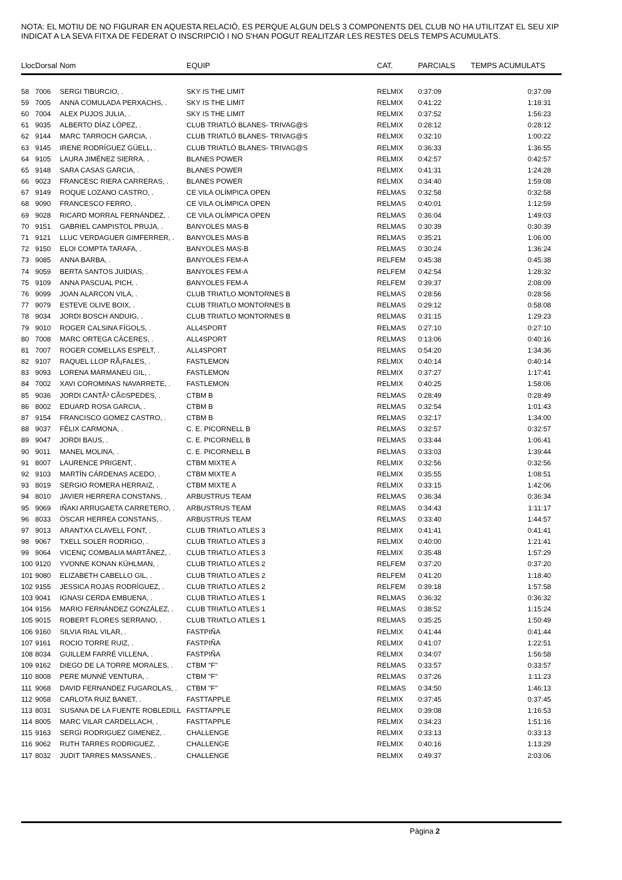NOTA: EL MOTIU DE NO FIGURAR EN AQUESTA RELACIÓ, ES PERQUE ALGUN DELS 3 COMPONENTS DEL CLUB NO HA UTILITZAT EL SEU XIP INDICAT A LA SEVA FITXA DE FEDERAT O INSCRIPCIÓ I NO S'HAN POGUT REALITZAR LES RESTES DELS TEMPS ACUMULATS.
| Lloc | Dorsal | Nom | EQUIP | CAT. | PARCIALS | TEMPS ACUMULATS |
| --- | --- | --- | --- | --- | --- | --- |
| 58 | 7006 | SERGI TIBURCIO, . | SKY IS THE LIMIT | RELMIX | 0:37:09 | 0:37:09 |
| 59 | 7005 | ANNA COMULADA PERXACHS, . | SKY IS THE LIMIT | RELMIX | 0:41:22 | 1:18:31 |
| 60 | 7004 | ALEX PUJOS JULIA, . | SKY IS THE LIMIT | RELMIX | 0:37:52 | 1:56:23 |
| 61 | 9035 | ALBERTO DÍAZ LÓPEZ, . | CLUB TRIATLÓ BLANES- TRIVAG@S | RELMIX | 0:28:12 | 0:28:12 |
| 62 | 9144 | MARC TARROCH GARCIA, . | CLUB TRIATLÓ BLANES- TRIVAG@S | RELMIX | 0:32:10 | 1:00:22 |
| 63 | 9145 | IRENE RODRÍGUEZ GÜELL, . | CLUB TRIATLÓ BLANES- TRIVAG@S | RELMIX | 0:36:33 | 1:36:55 |
| 64 | 9105 | LAURA JIMÉNEZ SIERRA, . | BLANES POWER | RELMIX | 0:42:57 | 0:42:57 |
| 65 | 9148 | SARA CASAS GARCIA, . | BLANES POWER | RELMIX | 0:41:31 | 1:24:28 |
| 66 | 9023 | FRANCESC RIERA CARRERAS, . | BLANES POWER | RELMIX | 0:34:40 | 1:59:08 |
| 67 | 9149 | ROQUE LOZANO CASTRO, . | CE VILA OLÍMPICA OPEN | RELMAS | 0:32:58 | 0:32:58 |
| 68 | 9090 | FRANCESCO FERRO, . | CE VILA OLÍMPICA OPEN | RELMAS | 0:40:01 | 1:12:59 |
| 69 | 9028 | RICARD MORRAL FERNÁNDEZ, . | CE VILA OLÍMPICA OPEN | RELMAS | 0:36:04 | 1:49:03 |
| 70 | 9151 | GABRIEL CAMPISTOL PRUJA, . | BANYOLES MAS-B | RELMAS | 0:30:39 | 0:30:39 |
| 71 | 9121 | LLUC VERDAGUER GIMFERRER, . | BANYOLES MAS-B | RELMAS | 0:35:21 | 1:06:00 |
| 72 | 9150 | ELOI COMPTA TARAFA, . | BANYOLES MAS-B | RELMAS | 0:30:24 | 1:36:24 |
| 73 | 9085 | ANNA BARBA, . | BANYOLES FEM-A | RELFEM | 0:45:38 | 0:45:38 |
| 74 | 9059 | BERTA SANTOS JUIDIAS, . | BANYOLES FEM-A | RELFEM | 0:42:54 | 1:28:32 |
| 75 | 9109 | ANNA PASCUAL PICH, . | BANYOLES FEM-A | RELFEM | 0:39:37 | 2:08:09 |
| 76 | 9099 | JOAN ALARCON VILA, . | CLUB TRIATLO MONTORNES B | RELMAS | 0:28:56 | 0:28:56 |
| 77 | 9079 | ESTEVE OLIVE BOIX, . | CLUB TRIATLO MONTORNES B | RELMAS | 0:29:12 | 0:58:08 |
| 78 | 9034 | JORDI BOSCH ANDUIG, . | CLUB TRIATLO MONTORNES B | RELMAS | 0:31:15 | 1:29:23 |
| 79 | 9010 | ROGER CALSINA FÍGOLS, . | ALL4SPORT | RELMAS | 0:27:10 | 0:27:10 |
| 80 | 7008 | MARC ORTEGA CÀCERES, . | ALL4SPORT | RELMAS | 0:13:06 | 0:40:16 |
| 81 | 7007 | ROGER COMELLAS ESPELT, . | ALL4SPORT | RELMAS | 0:54:20 | 1:34:36 |
| 82 | 9107 | RAQUEL LLOP RÃ¡FALES, . | FASTLEMON | RELMIX | 0:40:14 | 0:40:14 |
| 83 | 9093 | LORENA MARMANEU GIL, . | FASTLEMON | RELMIX | 0:37:27 | 1:17:41 |
| 84 | 7002 | XAVI COROMINAS NAVARRETE, . | FASTLEMON | RELMIX | 0:40:25 | 1:58:06 |
| 85 | 9036 | JORDI CANTÃ³ CÃ©SPEDES, . | CTBM B | RELMAS | 0:28:49 | 0:28:49 |
| 86 | 8002 | EDUARD ROSA GARCIA, . | CTBM B | RELMAS | 0:32:54 | 1:01:43 |
| 87 | 9154 | FRANCISCO GOMEZ CASTRO, . | CTBM B | RELMAS | 0:32:17 | 1:34:00 |
| 88 | 9037 | FÉLIX CARMONA, . | C. E. PICORNELL B | RELMAS | 0:32:57 | 0:32:57 |
| 89 | 9047 | JORDI BAUS, . | C. E. PICORNELL B | RELMAS | 0:33:44 | 1:06:41 |
| 90 | 9011 | MANEL MOLINA, . | C. E. PICORNELL B | RELMAS | 0:33:03 | 1:39:44 |
| 91 | 8007 | LAURENCE PRIGENT, . | CTBM MIXTE A | RELMIX | 0:32:56 | 0:32:56 |
| 92 | 9103 | MARTÍN CÁRDENAS ACEDO, . | CTBM MIXTE A | RELMIX | 0:35:55 | 1:08:51 |
| 93 | 8019 | SERGIO ROMERA HERRAIZ, . | CTBM MIXTE A | RELMIX | 0:33:15 | 1:42:06 |
| 94 | 8010 | JAVIER HERRERA CONSTANS, . | ARBUSTRUS TEAM | RELMAS | 0:36:34 | 0:36:34 |
| 95 | 9069 | IÑAKI ARRUGAETA CARRETERO, . | ARBUSTRUS TEAM | RELMAS | 0:34:43 | 1:11:17 |
| 96 | 8033 | ÒSCAR HERREA CONSTANS, . | ARBUSTRUS TEAM | RELMAS | 0:33:40 | 1:44:57 |
| 97 | 9013 | ARANTXA CLAVELL FONT, . | CLUB TRIATLO ATLES 3 | RELMIX | 0:41:41 | 0:41:41 |
| 98 | 9067 | TXELL SOLER RODRIGO, . | CLUB TRIATLO ATLES 3 | RELMIX | 0:40:00 | 1:21:41 |
| 99 | 9064 | VICENÇ COMBALIA MARTÃNEZ, . | CLUB TRIATLO ATLES 3 | RELMIX | 0:35:48 | 1:57:29 |
| 100 | 9120 | YVONNE KONAN KÜHLMAN, . | CLUB TRIATLO ATLES 2 | RELFEM | 0:37:20 | 0:37:20 |
| 101 | 9080 | ELIZABETH CABELLO GIL, . | CLUB TRIATLO ATLES 2 | RELFEM | 0:41:20 | 1:18:40 |
| 102 | 9155 | JESSICA ROJAS RODRÍGUEZ, . | CLUB TRIATLO ATLES 2 | RELFEM | 0:39:18 | 1:57:58 |
| 103 | 9041 | IGNASI CERDA EMBUENA, . | CLUB TRIATLO ATLES 1 | RELMAS | 0:36:32 | 0:36:32 |
| 104 | 9156 | MARIO FERNÁNDEZ GONZÁLEZ, . | CLUB TRIATLO ATLES 1 | RELMAS | 0:38:52 | 1:15:24 |
| 105 | 9015 | ROBERT FLORES SERRANO, . | CLUB TRIATLO ATLES 1 | RELMAS | 0:35:25 | 1:50:49 |
| 106 | 9160 | SILVIA RIAL VILAR, . | FASTPIÑA | RELMIX | 0:41:44 | 0:41:44 |
| 107 | 9161 | ROCIO TORRE RUIZ, . | FASTPIÑA | RELMIX | 0:41:07 | 1:22:51 |
| 108 | 8034 | GUILLEM FARRÉ VILLENA, . | FASTPIÑA | RELMIX | 0:34:07 | 1:56:58 |
| 109 | 9162 | DIEGO DE LA TORRE MORALES, . | CTBM "F" | RELMAS | 0:33:57 | 0:33:57 |
| 110 | 8008 | PERE MUNNÉ VENTURA, . | CTBM "F" | RELMAS | 0:37:26 | 1:11:23 |
| 111 | 9068 | DAVID FERNANDEZ FUGAROLAS, . | CTBM "F" | RELMAS | 0:34:50 | 1:46:13 |
| 112 | 9058 | CARLOTA RUIZ BANET, . | FASTTAPPLE | RELMIX | 0:37:45 | 0:37:45 |
| 113 | 8031 | SUSANA DE LA FUENTE ROBLEDILL | FASTTAPPLE | RELMIX | 0:39:08 | 1:16:53 |
| 114 | 8005 | MARC VILAR CARDELLACH, . | FASTTAPPLE | RELMIX | 0:34:23 | 1:51:16 |
| 115 | 9163 | SERGI RODRIGUEZ GIMENEZ, . | CHALLENGE | RELMIX | 0:33:13 | 0:33:13 |
| 116 | 9062 | RUTH TARRES RODRIGUEZ, . | CHALLENGE | RELMIX | 0:40:16 | 1:13:29 |
| 117 | 8032 | JUDIT TARRES MASSANES, . | CHALLENGE | RELMIX | 0:49:37 | 2:03:06 |
Pàgina 2